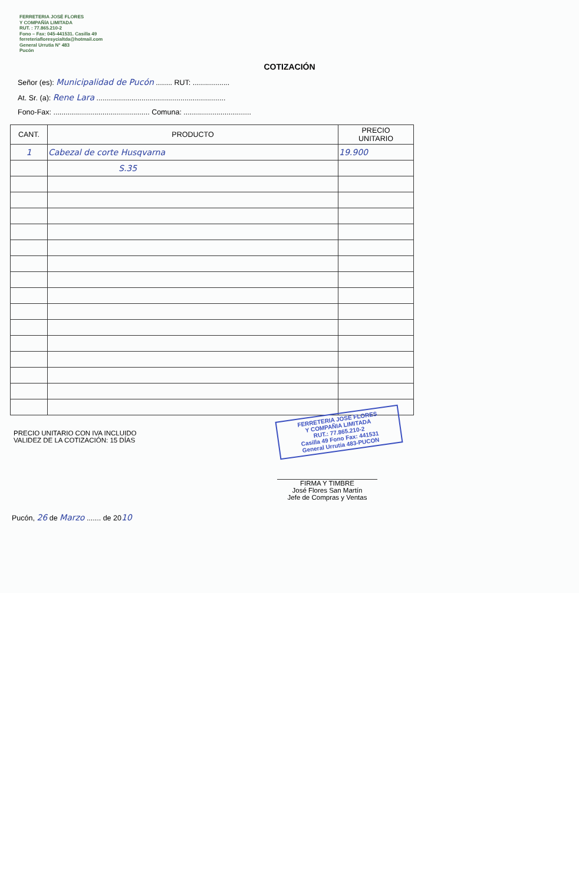FERRETERIA JOSÉ FLORES
Y COMPAÑÍA LIMITADA
RUT. : 77.865.210-2
Fono – Fax: 045-441531. Casilla 49
ferreteriafloresycialtda@hotmail.com
General Urrutia N° 483
Pucón
COTIZACIÓN
Señor (es): Municipalidad de Pucón ........ RUT: ..................
At. Sr. (a): Rene Lara ...............................................................
Fono-Fax: ............................................... Comuna: .................................
| CANT. | PRODUCTO | PRECIO UNITARIO |
| --- | --- | --- |
| 1 | Cabezal de corte Husqvarna | 19.900 |
| | S.35 | |
FERRETERIA JOSE FLORES
Y COMPAÑIA LIMITADA
RUT.: 77.865.210-2
Casilla 49 Fono Fax: 441531
General Urrutia 483-PUCON
PRECIO UNITARIO CON IVA INCLUIDO
VALIDEZ DE LA COTIZACIÓN: 15 DÍAS
FIRMA Y TIMBRE
José Flores San Martín
Jefe de Compras y Ventas
Pucón, 26 de Marzo ....... de 2010